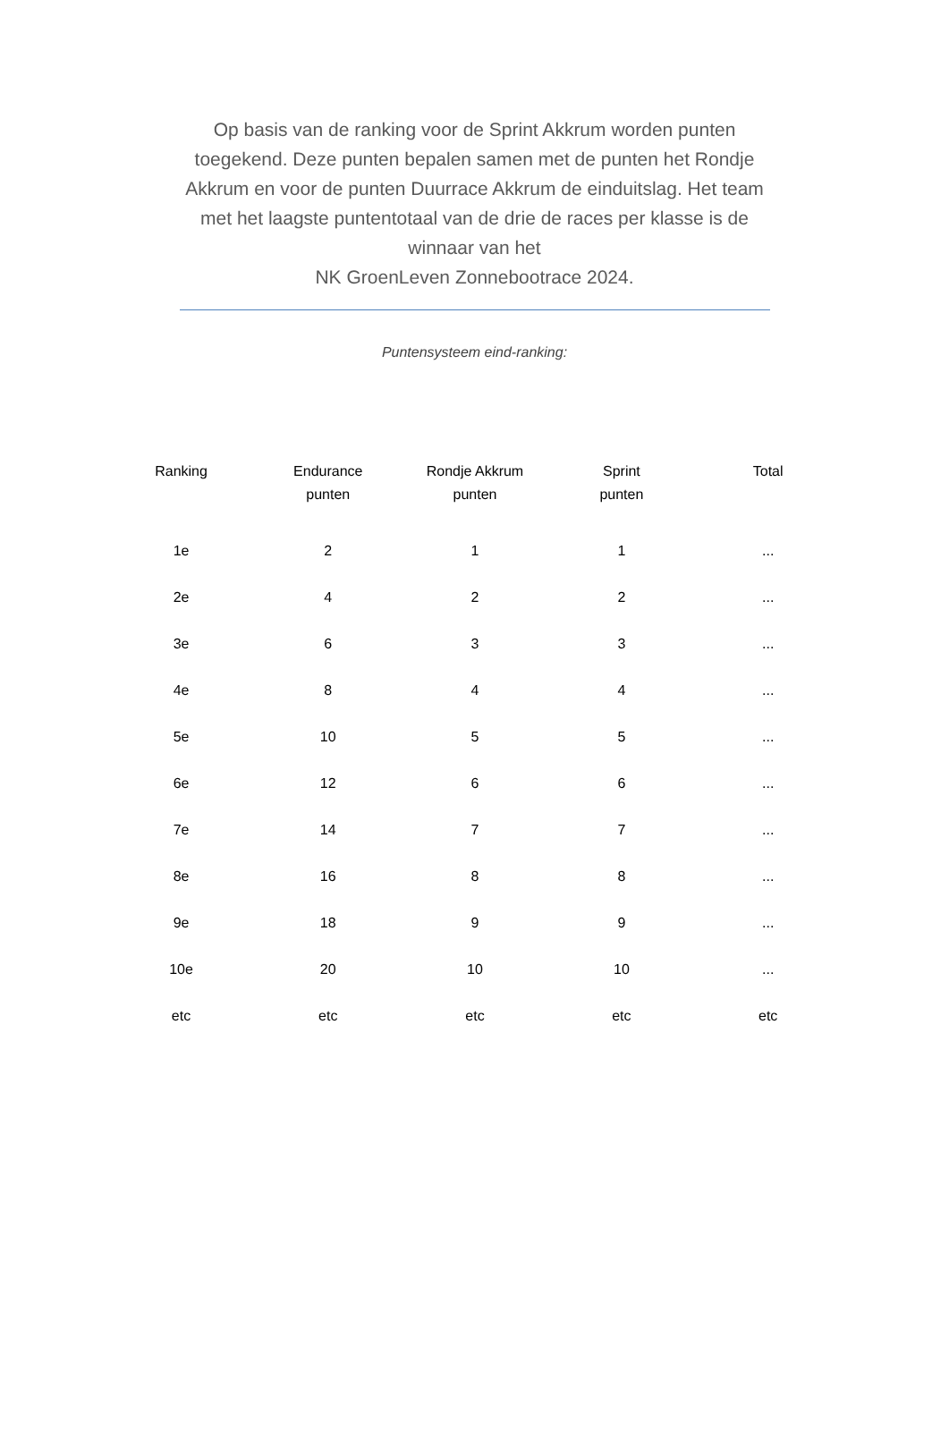Op basis van de ranking voor de Sprint Akkrum worden punten toegekend. Deze punten bepalen samen met de punten het Rondje Akkrum en voor de punten Duurrace Akkrum de einduitslag. Het team met het laagste puntentotaal van de drie de races per klasse is de winnaar van het
NK GroenLeven Zonnebootrace 2024.
Puntensysteem eind-ranking:
| Ranking | Endurance punten | Rondje Akkrum punten | Sprint punten | Total |
| --- | --- | --- | --- | --- |
| 1e | 2 | 1 | 1 | ... |
| 2e | 4 | 2 | 2 | ... |
| 3e | 6 | 3 | 3 | ... |
| 4e | 8 | 4 | 4 | ... |
| 5e | 10 | 5 | 5 | ... |
| 6e | 12 | 6 | 6 | ... |
| 7e | 14 | 7 | 7 | ... |
| 8e | 16 | 8 | 8 | ... |
| 9e | 18 | 9 | 9 | ... |
| 10e | 20 | 10 | 10 | ... |
| etc | etc | etc | etc | etc |